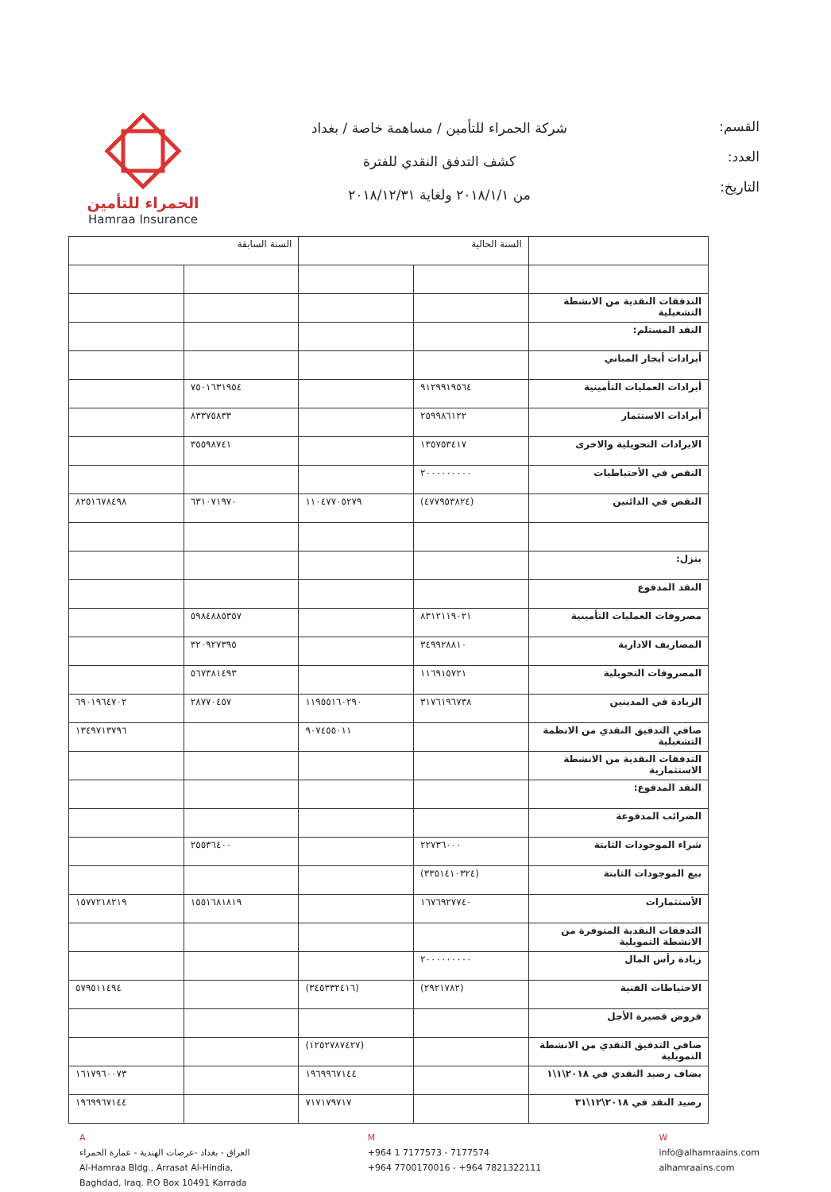القسم:
العدد:
التاريخ:
شركة الحمراء للتأمين / مساهمة خاصة / بغداد
كشف التدفق النقدي للفترة
من ٢٠١٨/١/١ ولغاية ٢٠١٨/١٢/٣١
الحمراء للتأمين
Hamraa Insurance
| | السنة الحالية | | السنة السابقة | |
| --- | --- | --- | --- | --- |
| التدفقات النقدية من الانشطة التشغيلية | | | | |
| النقد المستلم: | | | | |
| أيرادات أيجار المباني | | | | |
| أيرادات العمليات التأمينية | ٩١٢٩٩١٩٥٦٤ | | ٧٥٠١٦٣١٩٥٤ | |
| أيرادات الاستثمار | ٢٥٩٩٨٦١٢٢ | | ٨٣٣٧٥٨٣٣ | |
| الايرادات التحويلية والاخرى | ١٣٥٧٥٣٤١٧ | | ٣٥٥٩٨٧٤١ | |
| النقص في الأحتياطيات | ٢٠٠٠٠٠٠٠٠٠ | | | |
| النقص في الدائنين | (٤٧٧٩٥٣٨٢٤) | ١١٠٤٧٧٠٥٢٧٩ | ٦٣١٠٧١٩٧٠ | ٨٢٥١٦٧٨٤٩٨ |
| ينزل: | | | | |
| النقد المدفوع | | | | |
| مصروفات العمليات التأمينية | ٨٣١٢١١٩٠٢١ | | ٥٩٨٤٨٨٥٣٥٧ | |
| المصاريف الادارية | ٣٤٩٩٢٨٨١٠ | | ٣٢٠٩٢٧٣٩٥ | |
| المصروفات التحويلية | ١١٦٩١٥٧٢١ | | ٥٦٧٣٨١٤٩٣ | |
| الزيادة في المدينين | ٣١٧٦١٩٦٧٣٨ | ١١٩٥٥١٦٠٢٩٠ | ٢٨٧٧٠٤٥٧ | ٦٩٠١٩٦٤٧٠٢ |
| صافي التدفيق النقدي من الانظمة التشغيلية | | ٩٠٧٤٥٥٠١١ | | ١٣٤٩٧١٣٧٩٦ |
| التدفقات النقدية من الانشطة الاستثمارية | | | | |
| النقد المدفوع: | | | | |
| الضرائب المدفوعة | | | | |
| شراء الموجودات الثابتة | ٢٢٧٣٦٠٠٠ | | ٢٥٥٣٦٤٠٠ | |
| بيع الموجودات الثابتة | (٣٣٥١٤١٠٣٢٤) | | | |
| الأستثمارات | ١٦٧٦٩٢٧٧٤٠ | | ١٥٥١٦٨١٨١٩ | ١٥٧٧٢١٨٢١٩ |
| التدفقات النقدية المتوفرة من الانشطة التمويلية | | | | |
| زيادة رأس المال | ٢٠٠٠٠٠٠٠٠٠ | | | |
| الاحتياطات الفنية | (٢٩٢١٧٨٢) | (٣٤٥٣٣٢٤١٦) | | ٥٧٩٥١١٤٩٤ |
| قروض قصيرة الأجل | | | | |
| صافي التدفيق النقدي من الانشطة التمويلية | | (١٢٥٢٧٨٧٤٢٧) | | |
| يضاف رصيد النقدي في ٢٠١٨\١\١ | | ١٩٦٩٩٦٧١٤٤ | | ١٦١٧٩٦٠٠٧٣ |
| رصيد النقد في ٢٠١٨\١٢\٣١ | | ٧١٧١٧٩٧١٧ | | ١٩٦٩٩٦٧١٤٤ |
A
العراق - بغداد -عرصات الهندية - عمارة الحمراء
Al-Hamraa Bldg., Arrasat Al-Hindia,
Baghdad, Iraq. P.O Box 10491 Karrada
M
+964 1 7177573 - 7177574
+964 7700170016 - +964 7821322111
W
info@alhamraains.com
alhamraains.com